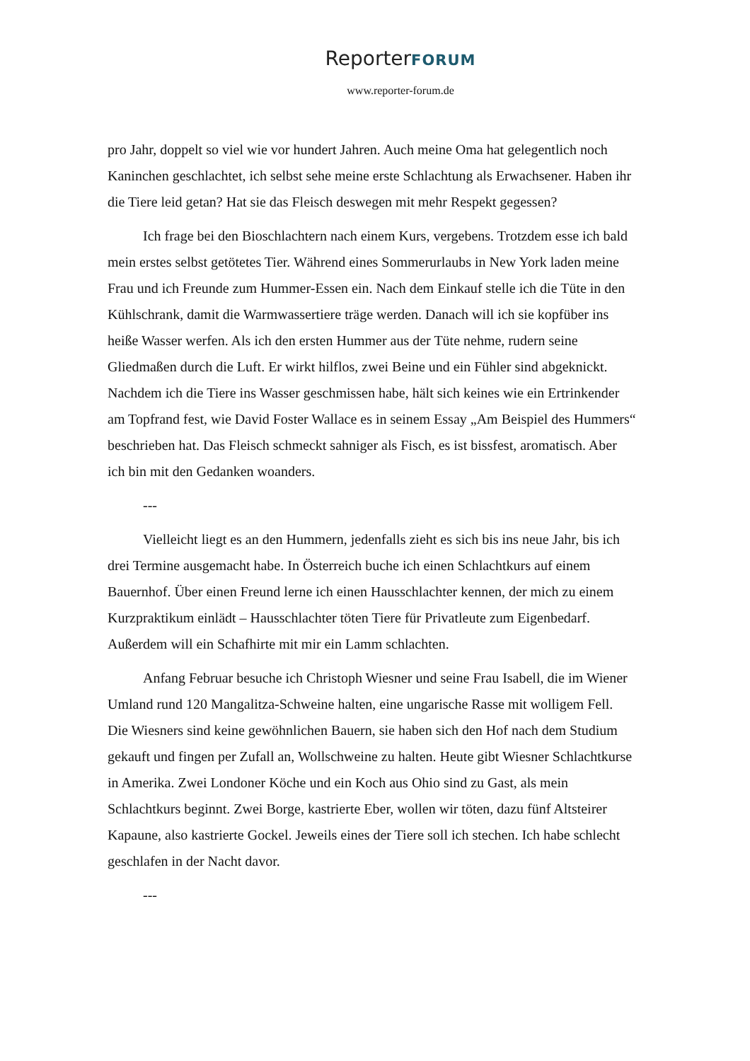ReporterFORUM
www.reporter-forum.de
pro Jahr, doppelt so viel wie vor hundert Jahren. Auch meine Oma hat gelegentlich noch Kaninchen geschlachtet, ich selbst sehe meine erste Schlachtung als Erwachsener. Haben ihr die Tiere leid getan? Hat sie das Fleisch deswegen mit mehr Respekt gegessen?
Ich frage bei den Bioschlachtern nach einem Kurs, vergebens. Trotzdem esse ich bald mein erstes selbst getötetes Tier. Während eines Sommerurlaubs in New York laden meine Frau und ich Freunde zum Hummer-Essen ein. Nach dem Einkauf stelle ich die Tüte in den Kühlschrank, damit die Warmwassertiere träge werden. Danach will ich sie kopfüber ins heiße Wasser werfen. Als ich den ersten Hummer aus der Tüte nehme, rudern seine Gliedmaßen durch die Luft. Er wirkt hilflos, zwei Beine und ein Fühler sind abgeknickt. Nachdem ich die Tiere ins Wasser geschmissen habe, hält sich keines wie ein Ertrinkender am Topfrand fest, wie David Foster Wallace es in seinem Essay „Am Beispiel des Hummers“ beschrieben hat. Das Fleisch schmeckt sahniger als Fisch, es ist bissfest, aromatisch. Aber ich bin mit den Gedanken woanders.
---
Vielleicht liegt es an den Hummern, jedenfalls zieht es sich bis ins neue Jahr, bis ich drei Termine ausgemacht habe. In Österreich buche ich einen Schlachtkurs auf einem Bauernhof. Über einen Freund lerne ich einen Hausschlachter kennen, der mich zu einem Kurzpraktikum einlädt – Hausschlachter töten Tiere für Privatleute zum Eigenbedarf. Außerdem will ein Schafhirte mit mir ein Lamm schlachten.
Anfang Februar besuche ich Christoph Wiesner und seine Frau Isabell, die im Wiener Umland rund 120 Mangalitza-Schweine halten, eine ungarische Rasse mit wolligem Fell. Die Wiesners sind keine gewöhnlichen Bauern, sie haben sich den Hof nach dem Studium gekauft und fingen per Zufall an, Wollschweine zu halten. Heute gibt Wiesner Schlachtkurse in Amerika. Zwei Londoner Köche und ein Koch aus Ohio sind zu Gast, als mein Schlachtkurs beginnt. Zwei Borge, kastrierte Eber, wollen wir töten, dazu fünf Altsteirer Kapaune, also kastrierte Gockel. Jeweils eines der Tiere soll ich stechen. Ich habe schlecht geschlafen in der Nacht davor.
---